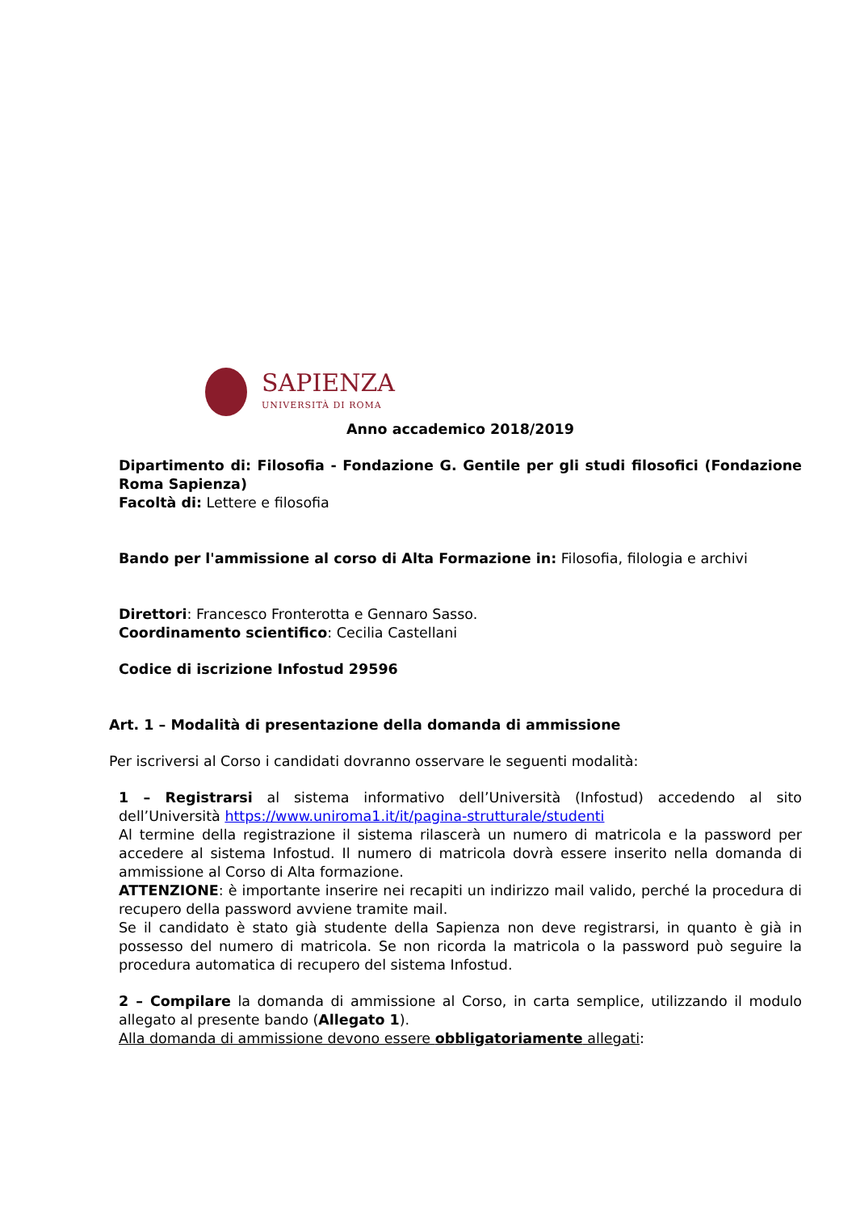SAPIENZA
UNIVERSITÀ DI ROMA
Anno accademico 2018/2019
Dipartimento di: Filosofia - Fondazione G. Gentile per gli studi filosofici (Fondazione Roma Sapienza)
Facoltà di: Lettere e filosofia
Bando per l'ammissione al corso di Alta Formazione in: Filosofia, filologia e archivi
Direttori: Francesco Fronterotta e Gennaro Sasso.
Coordinamento scientifico: Cecilia Castellani
Codice di iscrizione Infostud 29596
Art. 1 – Modalità di presentazione della domanda di ammissione
Per iscriversi al Corso i candidati dovranno osservare le seguenti modalità:
1 – Registrarsi al sistema informativo dell’Università (Infostud) accedendo al sito dell’Università https://www.uniroma1.it/it/pagina-strutturale/studenti
Al termine della registrazione il sistema rilascerà un numero di matricola e la password per accedere al sistema Infostud. Il numero di matricola dovrà essere inserito nella domanda di ammissione al Corso di Alta formazione.
ATTENZIONE: è importante inserire nei recapiti un indirizzo mail valido, perché la procedura di recupero della password avviene tramite mail.
Se il candidato è stato già studente della Sapienza non deve registrarsi, in quanto è già in possesso del numero di matricola. Se non ricorda la matricola o la password può seguire la procedura automatica di recupero del sistema Infostud.
2 – Compilare la domanda di ammissione al Corso, in carta semplice, utilizzando il modulo allegato al presente bando (Allegato 1).
Alla domanda di ammissione devono essere obbligatoriamente allegati: